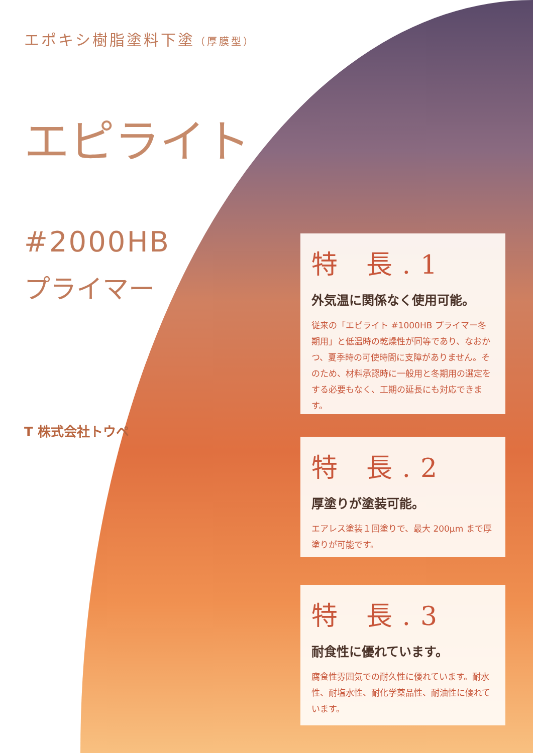エポキシ樹脂塗料下塗（厚膜型）
エピライト
#2000HB
プライマー
T 株式会社トウペ
特 長.1
外気温に関係なく使用可能。
従来の「エピライト #1000HB プライマー冬期用」と低温時の乾燥性が同等であり、なおかつ、夏季時の可使時間に支障がありません。そのため、材料承認時に一般用と冬期用の選定をする必要もなく、工期の延長にも対応できます。
特 長.2
厚塗りが塗装可能。
エアレス塗装１回塗りで、最大 200μm まで厚塗りが可能です。
特 長.3
耐食性に優れています。
腐食性雰囲気での耐久性に優れています。耐水性、耐塩水性、耐化学薬品性、耐油性に優れています。